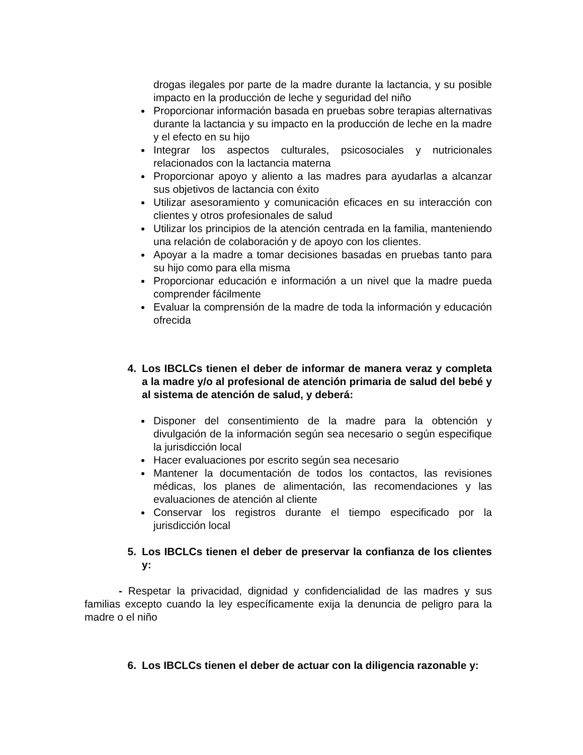drogas ilegales por parte de la madre durante la lactancia, y su posible impacto en la producción de leche y seguridad del niño
Proporcionar información basada en pruebas sobre terapias alternativas durante la lactancia y su impacto en la producción de leche en la madre y el efecto en su hijo
Integrar los aspectos culturales, psicosociales y nutricionales relacionados con la lactancia materna
Proporcionar apoyo y aliento a las madres para ayudarlas a alcanzar sus objetivos de lactancia con éxito
Utilizar asesoramiento y comunicación eficaces en su interacción con clientes y otros profesionales de salud
Utilizar los principios de la atención centrada en la familia, manteniendo una relación de colaboración y de apoyo con los clientes.
Apoyar a la madre a tomar decisiones basadas en pruebas tanto para su hijo como para ella misma
Proporcionar educación e información a un nivel que la madre pueda comprender fácilmente
Evaluar la comprensión de la madre de toda la información y educación ofrecida
4. Los IBCLCs tienen el deber de informar de manera veraz y completa a la madre y/o al profesional de atención primaria de salud del bebé y al sistema de atención de salud, y deberá:
Disponer del consentimiento de la madre para la obtención y divulgación de la información según sea necesario o según especifique la jurisdicción local
Hacer evaluaciones por escrito según sea necesario
Mantener la documentación de todos los contactos, las revisiones médicas, los planes de alimentación, las recomendaciones y las evaluaciones de atención al cliente
Conservar los registros durante el tiempo especificado por la jurisdicción local
5. Los IBCLCs tienen el deber de preservar la confianza de los clientes y:
- Respetar la privacidad, dignidad y confidencialidad de las madres y sus familias excepto cuando la ley específicamente exija la denuncia de peligro para la madre o el niño
6. Los IBCLCs tienen el deber de actuar con la diligencia razonable y: